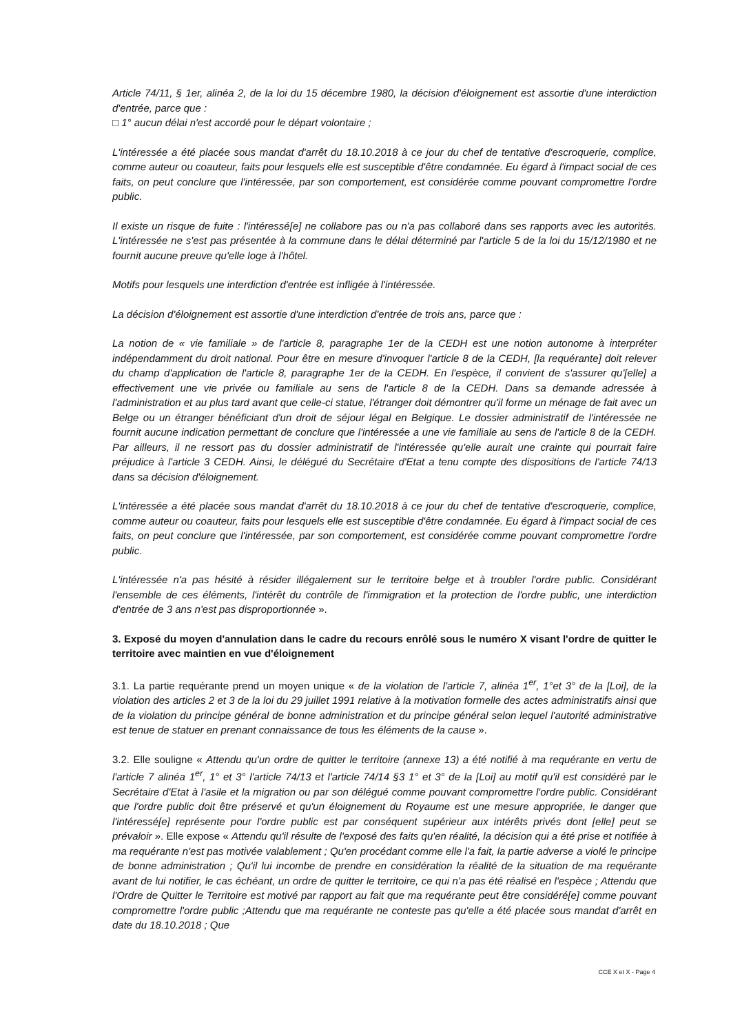Article 74/11, § 1er, alinéa 2, de la loi du 15 décembre 1980, la décision d'éloignement est assortie d'une interdiction d'entrée, parce que :
□ 1° aucun délai n'est accordé pour le départ volontaire ;
L'intéressée a été placée sous mandat d'arrêt du 18.10.2018 à ce jour du chef de tentative d'escroquerie, complice, comme auteur ou coauteur, faits pour lesquels elle est susceptible d'être condamnée. Eu égard à l'impact social de ces faits, on peut conclure que l'intéressée, par son comportement, est considérée comme pouvant compromettre l'ordre public.
Il existe un risque de fuite : l'intéressé[e] ne collabore pas ou n'a pas collaboré dans ses rapports avec les autorités. L'intéressée ne s'est pas présentée à la commune dans le délai déterminé par l'article 5 de la loi du 15/12/1980 et ne fournit aucune preuve qu'elle loge à l'hôtel.
Motifs pour lesquels une interdiction d'entrée est infligée à l'intéressée.
La décision d'éloignement est assortie d'une interdiction d'entrée de trois ans, parce que :
La notion de « vie familiale » de l'article 8, paragraphe 1er de la CEDH est une notion autonome à interpréter indépendamment du droit national. Pour être en mesure d'invoquer l'article 8 de la CEDH, [la requérante] doit relever du champ d'application de l'article 8, paragraphe 1er de la CEDH. En l'espèce, il convient de s'assurer qu'[elle] a effectivement une vie privée ou familiale au sens de l'article 8 de la CEDH. Dans sa demande adressée à l'administration et au plus tard avant que celle-ci statue, l'étranger doit démontrer qu'il forme un ménage de fait avec un Belge ou un étranger bénéficiant d'un droit de séjour légal en Belgique. Le dossier administratif de l'intéressée ne fournit aucune indication permettant de conclure que l'intéressée a une vie familiale au sens de l'article 8 de la CEDH. Par ailleurs, il ne ressort pas du dossier administratif de l'intéressée qu'elle aurait une crainte qui pourrait faire préjudice à l'article 3 CEDH. Ainsi, le délégué du Secrétaire d'Etat a tenu compte des dispositions de l'article 74/13 dans sa décision d'éloignement.
L'intéressée a été placée sous mandat d'arrêt du 18.10.2018 à ce jour du chef de tentative d'escroquerie, complice, comme auteur ou coauteur, faits pour lesquels elle est susceptible d'être condamnée. Eu égard à l'impact social de ces faits, on peut conclure que l'intéressée, par son comportement, est considérée comme pouvant compromettre l'ordre public.
L'intéressée n'a pas hésité à résider illégalement sur le territoire belge et à troubler l'ordre public. Considérant l'ensemble de ces éléments, l'intérêt du contrôle de l'immigration et la protection de l'ordre public, une interdiction d'entrée de 3 ans n'est pas disproportionnée ».
3. Exposé du moyen d'annulation dans le cadre du recours enrôlé sous le numéro X visant l'ordre de quitter le territoire avec maintien en vue d'éloignement
3.1. La partie requérante prend un moyen unique « de la violation de l'article 7, alinéa 1<sup>er</sup>, 1°et 3° de la [Loi], de la violation des articles 2 et 3 de la loi du 29 juillet 1991 relative à la motivation formelle des actes administratifs ainsi que de la violation du principe général de bonne administration et du principe général selon lequel l'autorité administrative est tenue de statuer en prenant connaissance de tous les éléments de la cause ».
3.2. Elle souligne « Attendu qu'un ordre de quitter le territoire (annexe 13) a été notifié à ma requérante en vertu de l'article 7 alinéa 1<sup>er</sup>, 1° et 3° l'article 74/13 et l'article 74/14 §3 1° et 3° de la [Loi] au motif qu'il est considéré par le Secrétaire d'Etat à l'asile et la migration ou par son délégué comme pouvant compromettre l'ordre public. Considérant que l'ordre public doit être préservé et qu'un éloignement du Royaume est une mesure appropriée, le danger que l'intéressé[e] représente pour l'ordre public est par conséquent supérieur aux intérêts privés dont [elle] peut se prévaloir ». Elle expose « Attendu qu'il résulte de l'exposé des faits qu'en réalité, la décision qui a été prise et notifiée à ma requérante n'est pas motivée valablement ; Qu'en procédant comme elle l'a fait, la partie adverse a violé le principe de bonne administration ; Qu'il lui incombe de prendre en considération la réalité de la situation de ma requérante avant de lui notifier, le cas échéant, un ordre de quitter le territoire, ce qui n'a pas été réalisé en l'espèce ; Attendu que l'Ordre de Quitter le Territoire est motivé par rapport au fait que ma requérante peut être considéré[e] comme pouvant compromettre l'ordre public ;Attendu que ma requérante ne conteste pas qu'elle a été placée sous mandat d'arrêt en date du 18.10.2018 ; Que
CCE X et X - Page 4